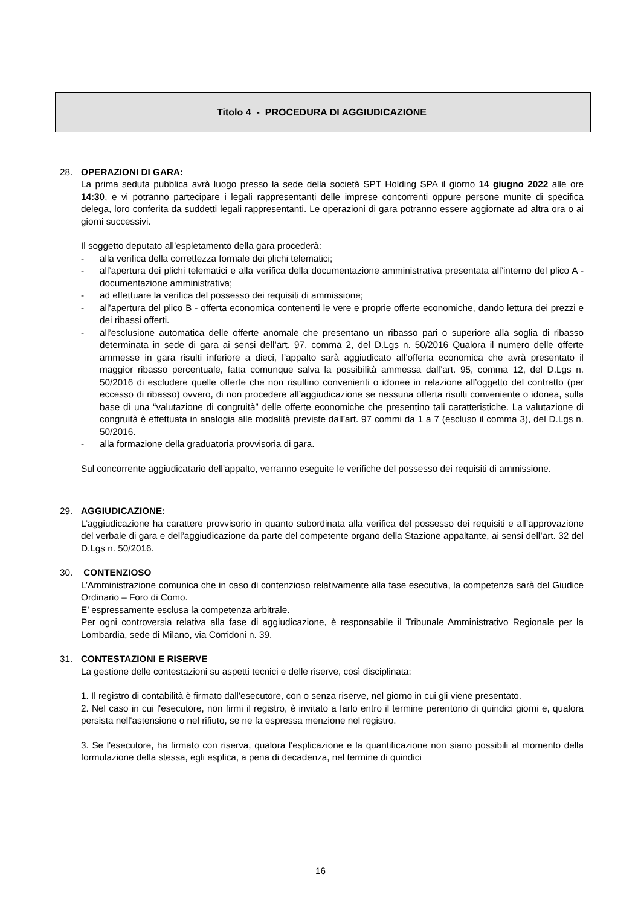Titolo 4 - PROCEDURA DI AGGIUDICAZIONE
28. OPERAZIONI DI GARA:
La prima seduta pubblica avrà luogo presso la sede della società SPT Holding SPA il giorno 14 giugno 2022 alle ore 14:30, e vi potranno partecipare i legali rappresentanti delle imprese concorrenti oppure persone munite di specifica delega, loro conferita da suddetti legali rappresentanti. Le operazioni di gara potranno essere aggiornate ad altra ora o ai giorni successivi.
Il soggetto deputato all’espletamento della gara procederà:
- alla verifica della correttezza formale dei plichi telematici;
- all’apertura dei plichi telematici e alla verifica della documentazione amministrativa presentata all’interno del plico A - documentazione amministrativa;
- ad effettuare la verifica del possesso dei requisiti di ammissione;
- all’apertura del plico B - offerta economica contenenti le vere e proprie offerte economiche, dando lettura dei prezzi e dei ribassi offerti.
- all’esclusione automatica delle offerte anomale che presentano un ribasso pari o superiore alla soglia di ribasso determinata in sede di gara ai sensi dell’art. 97, comma 2, del D.Lgs n. 50/2016 Qualora il numero delle offerte ammesse in gara risulti inferiore a dieci, l’appalto sarà aggiudicato all’offerta economica che avrà presentato il maggior ribasso percentuale, fatta comunque salva la possibilità ammessa dall’art. 95, comma 12, del D.Lgs n. 50/2016 di escludere quelle offerte che non risultino convenienti o idonee in relazione all’oggetto del contratto (per eccesso di ribasso) ovvero, di non procedere all’aggiudicazione se nessuna offerta risulti conveniente o idonea, sulla base di una “valutazione di congruità” delle offerte economiche che presentino tali caratteristiche. La valutazione di congruità è effettuata in analogia alle modalità previste dall’art. 97 commi da 1 a 7 (escluso il comma 3), del D.Lgs n. 50/2016.
- alla formazione della graduatoria provvisoria di gara.
Sul concorrente aggiudicatario dell’appalto, verranno eseguite le verifiche del possesso dei requisiti di ammissione.
29. AGGIUDICAZIONE:
L’aggiudicazione ha carattere provvisorio in quanto subordinata alla verifica del possesso dei requisiti e all’approvazione del verbale di gara e dell’aggiudicazione da parte del competente organo della Stazione appaltante, ai sensi dell’art. 32 del D.Lgs n. 50/2016.
30. CONTENZIOSO
L’Amministrazione comunica che in caso di contenzioso relativamente alla fase esecutiva, la competenza sarà del Giudice Ordinario – Foro di Como.
E’ espressamente esclusa la competenza arbitrale.
Per ogni controversia relativa alla fase di aggiudicazione, è responsabile il Tribunale Amministrativo Regionale per la Lombardia, sede di Milano, via Corridoni n. 39.
31. CONTESTAZIONI E RISERVE
La gestione delle contestazioni su aspetti tecnici e delle riserve, così disciplinata:
1. Il registro di contabilità è firmato dall'esecutore, con o senza riserve, nel giorno in cui gli viene presentato.
2. Nel caso in cui l'esecutore, non firmi il registro, è invitato a farlo entro il termine perentorio di quindici giorni e, qualora persista nell'astensione o nel rifiuto, se ne fa espressa menzione nel registro.
3. Se l'esecutore, ha firmato con riserva, qualora l'esplicazione e la quantificazione non siano possibili al momento della formulazione della stessa, egli esplica, a pena di decadenza, nel termine di quindici
16